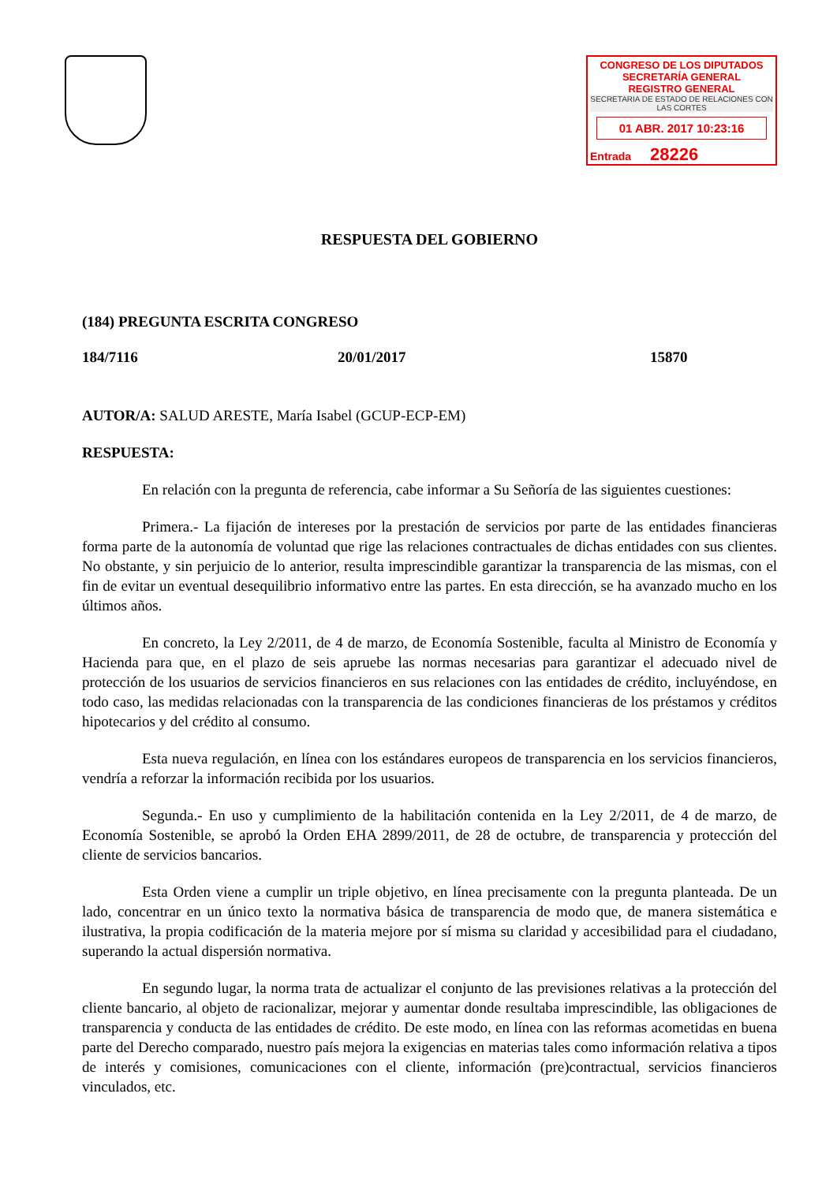CONGRESO DE LOS DIPUTADOS
SECRETARÍA GENERAL
REGISTRO GENERAL
SECRETARIA DE ESTADO DE RELACIONES CON LAS CORTES
01 ABR. 2017 10:23:16
Entrada 28226
RESPUESTA DEL GOBIERNO
(184) PREGUNTA ESCRITA CONGRESO
184/7116 20/01/2017 15870
AUTOR/A: SALUD ARESTE, María Isabel (GCUP-ECP-EM)
RESPUESTA:
En relación con la pregunta de referencia, cabe informar a Su Señoría de las siguientes cuestiones:
Primera.- La fijación de intereses por la prestación de servicios por parte de las entidades financieras forma parte de la autonomía de voluntad que rige las relaciones contractuales de dichas entidades con sus clientes. No obstante, y sin perjuicio de lo anterior, resulta imprescindible garantizar la transparencia de las mismas, con el fin de evitar un eventual desequilibrio informativo entre las partes. En esta dirección, se ha avanzado mucho en los últimos años.
En concreto, la Ley 2/2011, de 4 de marzo, de Economía Sostenible, faculta al Ministro de Economía y Hacienda para que, en el plazo de seis apruebe las normas necesarias para garantizar el adecuado nivel de protección de los usuarios de servicios financieros en sus relaciones con las entidades de crédito, incluyéndose, en todo caso, las medidas relacionadas con la transparencia de las condiciones financieras de los préstamos y créditos hipotecarios y del crédito al consumo.
Esta nueva regulación, en línea con los estándares europeos de transparencia en los servicios financieros, vendría a reforzar la información recibida por los usuarios.
Segunda.- En uso y cumplimiento de la habilitación contenida en la Ley 2/2011, de 4 de marzo, de Economía Sostenible, se aprobó la Orden EHA 2899/2011, de 28 de octubre, de transparencia y protección del cliente de servicios bancarios.
Esta Orden viene a cumplir un triple objetivo, en línea precisamente con la pregunta planteada. De un lado, concentrar en un único texto la normativa básica de transparencia de modo que, de manera sistemática e ilustrativa, la propia codificación de la materia mejore por sí misma su claridad y accesibilidad para el ciudadano, superando la actual dispersión normativa.
En segundo lugar, la norma trata de actualizar el conjunto de las previsiones relativas a la protección del cliente bancario, al objeto de racionalizar, mejorar y aumentar donde resultaba imprescindible, las obligaciones de transparencia y conducta de las entidades de crédito. De este modo, en línea con las reformas acometidas en buena parte del Derecho comparado, nuestro país mejora la exigencias en materias tales como información relativa a tipos de interés y comisiones, comunicaciones con el cliente, información (pre)contractual, servicios financieros vinculados, etc.